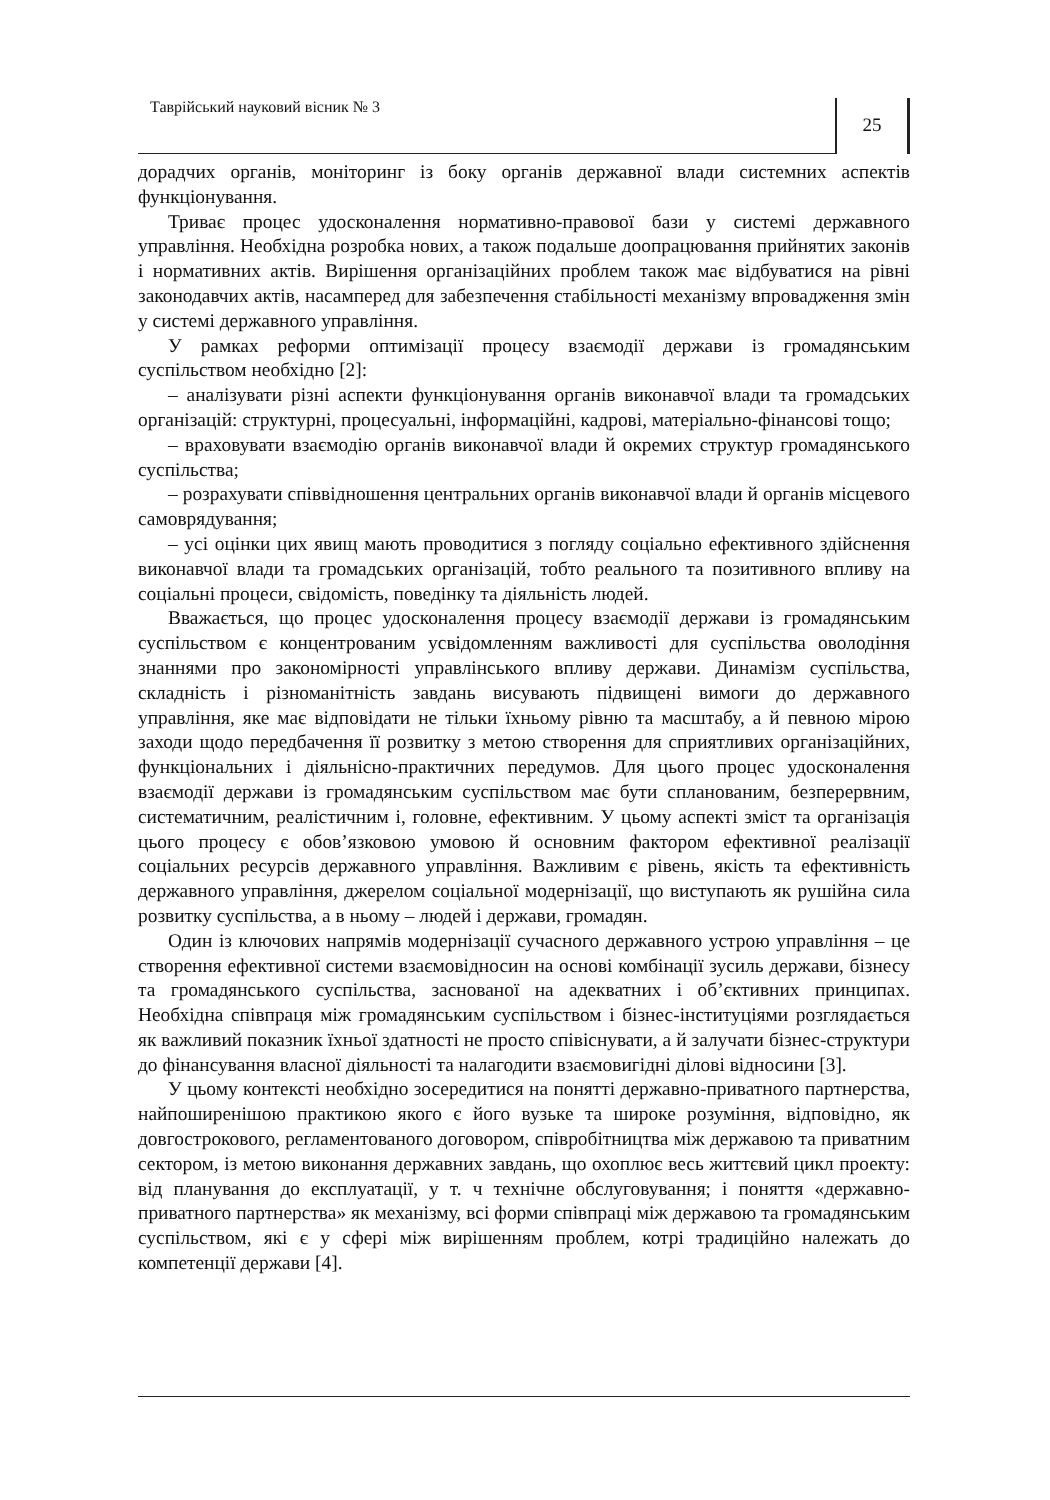Таврійський науковий вісник № 3
25
дорадчих органів, моніторинг із боку органів державної влади системних аспектів функціонування.
Триває процес удосконалення нормативно-правової бази у системі державного управління. Необхідна розробка нових, а також подальше доопрацювання прийнятих законів і нормативних актів. Вирішення організаційних проблем також має відбуватися на рівні законодавчих актів, насамперед для забезпечення стабільності механізму впровадження змін у системі державного управління.
У рамках реформи оптимізації процесу взаємодії держави із громадянським суспільством необхідно [2]:
– аналізувати різні аспекти функціонування органів виконавчої влади та громадських організацій: структурні, процесуальні, інформаційні, кадрові, матеріально-фінансові тощо;
– враховувати взаємодію органів виконавчої влади й окремих структур громадянського суспільства;
– розрахувати співвідношення центральних органів виконавчої влади й органів місцевого самоврядування;
– усі оцінки цих явищ мають проводитися з погляду соціально ефективного здійснення виконавчої влади та громадських організацій, тобто реального та позитивного впливу на соціальні процеси, свідомість, поведінку та діяльність людей.
Вважається, що процес удосконалення процесу взаємодії держави із громадянським суспільством є концентрованим усвідомленням важливості для суспільства оволодіння знаннями про закономірності управлінського впливу держави. Динамізм суспільства, складність і різноманітність завдань висувають підвищені вимоги до державного управління, яке має відповідати не тільки їхньому рівню та масштабу, а й певною мірою заходи щодо передбачення її розвитку з метою створення для сприятливих організаційних, функціональних і діяльнісно-практичних передумов. Для цього процес удосконалення взаємодії держави із громадянським суспільством має бути спланованим, безперервним, систематичним, реалістичним і, головне, ефективним. У цьому аспекті зміст та організація цього процесу є обов’язковою умовою й основним фактором ефективної реалізації соціальних ресурсів державного управління. Важливим є рівень, якість та ефективність державного управління, джерелом соціальної модернізації, що виступають як рушійна сила розвитку суспільства, а в ньому – людей і держави, громадян.
Один із ключових напрямів модернізації сучасного державного устрою управління – це створення ефективної системи взаємовідносин на основі комбінації зусиль держави, бізнесу та громадянського суспільства, заснованої на адекватних і об’єктивних принципах. Необхідна співпраця між громадянським суспільством і бізнес-інституціями розглядається як важливий показник їхньої здатності не просто співіснувати, а й залучати бізнес-структури до фінансування власної діяльності та налагодити взаємовигідні ділові відносини [3].
У цьому контексті необхідно зосередитися на понятті державно-приватного партнерства, найпоширенішою практикою якого є його вузьке та широке розуміння, відповідно, як довгострокового, регламентованого договором, співробітництва між державою та приватним сектором, із метою виконання державних завдань, що охоплює весь життєвий цикл проекту: від планування до експлуатації, у т. ч технічне обслуговування; і поняття «державно-приватного партнерства» як механізму, всі форми співпраці між державою та громадянським суспільством, які є у сфері між вирішенням проблем, котрі традиційно належать до компетенції держави [4].